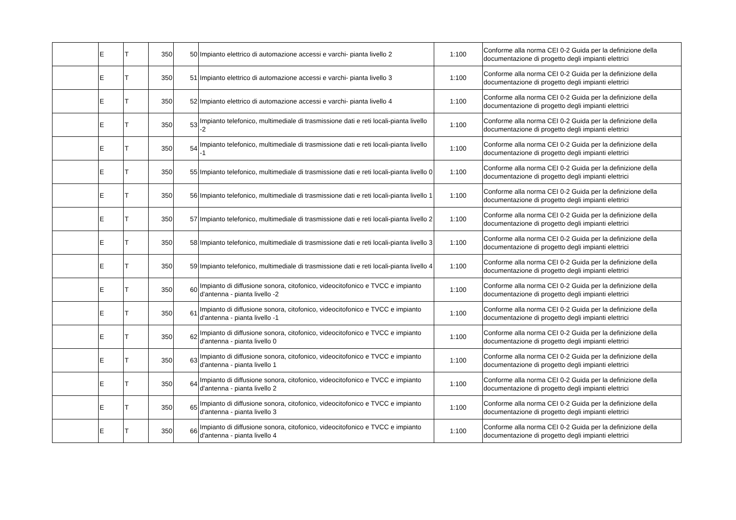| | E | T | 350 | 50 | Impianto elettrico di automazione accessi e varchi- pianta livello 2 | 1:100 | Conforme alla norma CEI 0-2 Guida per la definizione della documentazione di progetto degli impianti elettrici |
| | E | T | 350 | 51 | Impianto elettrico di automazione accessi e varchi- pianta livello 3 | 1:100 | Conforme alla norma CEI 0-2 Guida per la definizione della documentazione di progetto degli impianti elettrici |
| | E | T | 350 | 52 | Impianto elettrico di automazione accessi e varchi- pianta livello 4 | 1:100 | Conforme alla norma CEI 0-2 Guida per la definizione della documentazione di progetto degli impianti elettrici |
| | E | T | 350 | 53 | Impianto telefonico, multimediale di trasmissione dati e reti locali-pianta livello -2 | 1:100 | Conforme alla norma CEI 0-2 Guida per la definizione della documentazione di progetto degli impianti elettrici |
| | E | T | 350 | 54 | Impianto telefonico, multimediale di trasmissione dati e reti locali-pianta livello -1 | 1:100 | Conforme alla norma CEI 0-2 Guida per la definizione della documentazione di progetto degli impianti elettrici |
| | E | T | 350 | 55 | Impianto telefonico, multimediale di trasmissione dati e reti locali-pianta livello 0 | 1:100 | Conforme alla norma CEI 0-2 Guida per la definizione della documentazione di progetto degli impianti elettrici |
| | E | T | 350 | 56 | Impianto telefonico, multimediale di trasmissione dati e reti locali-pianta livello 1 | 1:100 | Conforme alla norma CEI 0-2 Guida per la definizione della documentazione di progetto degli impianti elettrici |
| | E | T | 350 | 57 | Impianto telefonico, multimediale di trasmissione dati e reti locali-pianta livello 2 | 1:100 | Conforme alla norma CEI 0-2 Guida per la definizione della documentazione di progetto degli impianti elettrici |
| | E | T | 350 | 58 | Impianto telefonico, multimediale di trasmissione dati e reti locali-pianta livello 3 | 1:100 | Conforme alla norma CEI 0-2 Guida per la definizione della documentazione di progetto degli impianti elettrici |
| | E | T | 350 | 59 | Impianto telefonico, multimediale di trasmissione dati e reti locali-pianta livello 4 | 1:100 | Conforme alla norma CEI 0-2 Guida per la definizione della documentazione di progetto degli impianti elettrici |
| | E | T | 350 | 60 | Impianto di diffusione sonora, citofonico, videocitofonico e TVCC e impianto d'antenna - pianta livello -2 | 1:100 | Conforme alla norma CEI 0-2 Guida per la definizione della documentazione di progetto degli impianti elettrici |
| | E | T | 350 | 61 | Impianto di diffusione sonora, citofonico, videocitofonico e TVCC e impianto d'antenna - pianta livello -1 | 1:100 | Conforme alla norma CEI 0-2 Guida per la definizione della documentazione di progetto degli impianti elettrici |
| | E | T | 350 | 62 | Impianto di diffusione sonora, citofonico, videocitofonico e TVCC e impianto d'antenna - pianta livello 0 | 1:100 | Conforme alla norma CEI 0-2 Guida per la definizione della documentazione di progetto degli impianti elettrici |
| | E | T | 350 | 63 | Impianto di diffusione sonora, citofonico, videocitofonico e TVCC e impianto d'antenna - pianta livello 1 | 1:100 | Conforme alla norma CEI 0-2 Guida per la definizione della documentazione di progetto degli impianti elettrici |
| | E | T | 350 | 64 | Impianto di diffusione sonora, citofonico, videocitofonico e TVCC e impianto d'antenna - pianta livello 2 | 1:100 | Conforme alla norma CEI 0-2 Guida per la definizione della documentazione di progetto degli impianti elettrici |
| | E | T | 350 | 65 | Impianto di diffusione sonora, citofonico, videocitofonico e TVCC e impianto d'antenna - pianta livello 3 | 1:100 | Conforme alla norma CEI 0-2 Guida per la definizione della documentazione di progetto degli impianti elettrici |
| | E | T | 350 | 66 | Impianto di diffusione sonora, citofonico, videocitofonico e TVCC e impianto d'antenna - pianta livello 4 | 1:100 | Conforme alla norma CEI 0-2 Guida per la definizione della documentazione di progetto degli impianti elettrici |